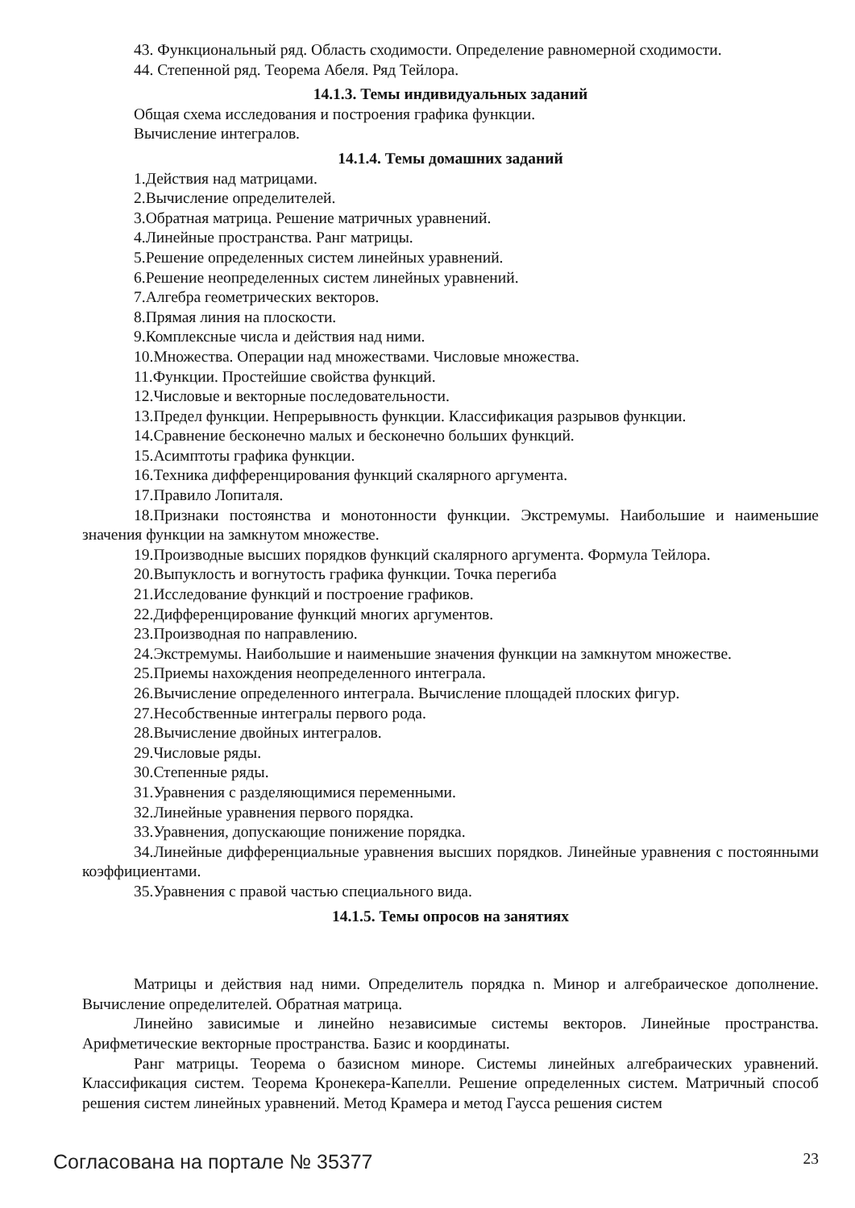43. Функциональный ряд. Область сходимости. Определение равномерной сходимости.
44. Степенной ряд. Теорема Абеля. Ряд Тейлора.
14.1.3. Темы индивидуальных заданий
Общая схема исследования и построения графика функции.
Вычисление интегралов.
14.1.4. Темы домашних заданий
1.Действия над матрицами.
2.Вычисление определителей.
3.Обратная матрица. Решение матричных уравнений.
4.Линейные пространства. Ранг матрицы.
5.Решение определенных систем линейных уравнений.
6.Решение неопределенных систем линейных уравнений.
7.Алгебра геометрических векторов.
8.Прямая линия на плоскости.
9.Комплексные числа и действия над ними.
10.Множества. Операции над множествами. Числовые множества.
11.Функции. Простейшие свойства функций.
12.Числовые и векторные последовательности.
13.Предел функции. Непрерывность функции. Классификация разрывов функции.
14.Сравнение бесконечно малых и бесконечно больших функций.
15.Асимптоты графика функции.
16.Техника дифференцирования функций скалярного аргумента.
17.Правило Лопиталя.
18.Признаки постоянства и монотонности функции. Экстремумы. Наибольшие и наименьшие значения функции на замкнутом множестве.
19.Производные высших порядков функций скалярного аргумента. Формула Тейлора.
20.Выпуклость и вогнутость графика функции. Точка перегиба
21.Исследование функций и построение графиков.
22.Дифференцирование функций многих аргументов.
23.Производная по направлению.
24.Экстремумы. Наибольшие и наименьшие значения функции на замкнутом множестве.
25.Приемы нахождения неопределенного интеграла.
26.Вычисление определенного интеграла. Вычисление площадей плоских фигур.
27.Несобственные интегралы первого рода.
28.Вычисление двойных интегралов.
29.Числовые ряды.
30.Степенные ряды.
31.Уравнения с разделяющимися переменными.
32.Линейные уравнения первого порядка.
33.Уравнения, допускающие понижение порядка.
34.Линейные дифференциальные уравнения высших порядков. Линейные уравнения с постоянными коэффициентами.
35.Уравнения с правой частью специального вида.
14.1.5. Темы опросов на занятиях
Матрицы и действия над ними. Определитель порядка n. Минор и алгебраическое дополнение. Вычисление определителей. Обратная матрица.
Линейно зависимые и линейно независимые системы векторов. Линейные пространства. Арифметические векторные пространства. Базис и координаты.
Ранг матрицы. Теорема о базисном миноре. Системы линейных алгебраических уравнений. Классификация систем. Теорема Кронекера-Капелли. Решение определенных систем. Матричный способ решения систем линейных уравнений. Метод Крамера и метод Гаусса решения систем
Согласована на портале № 35377 23